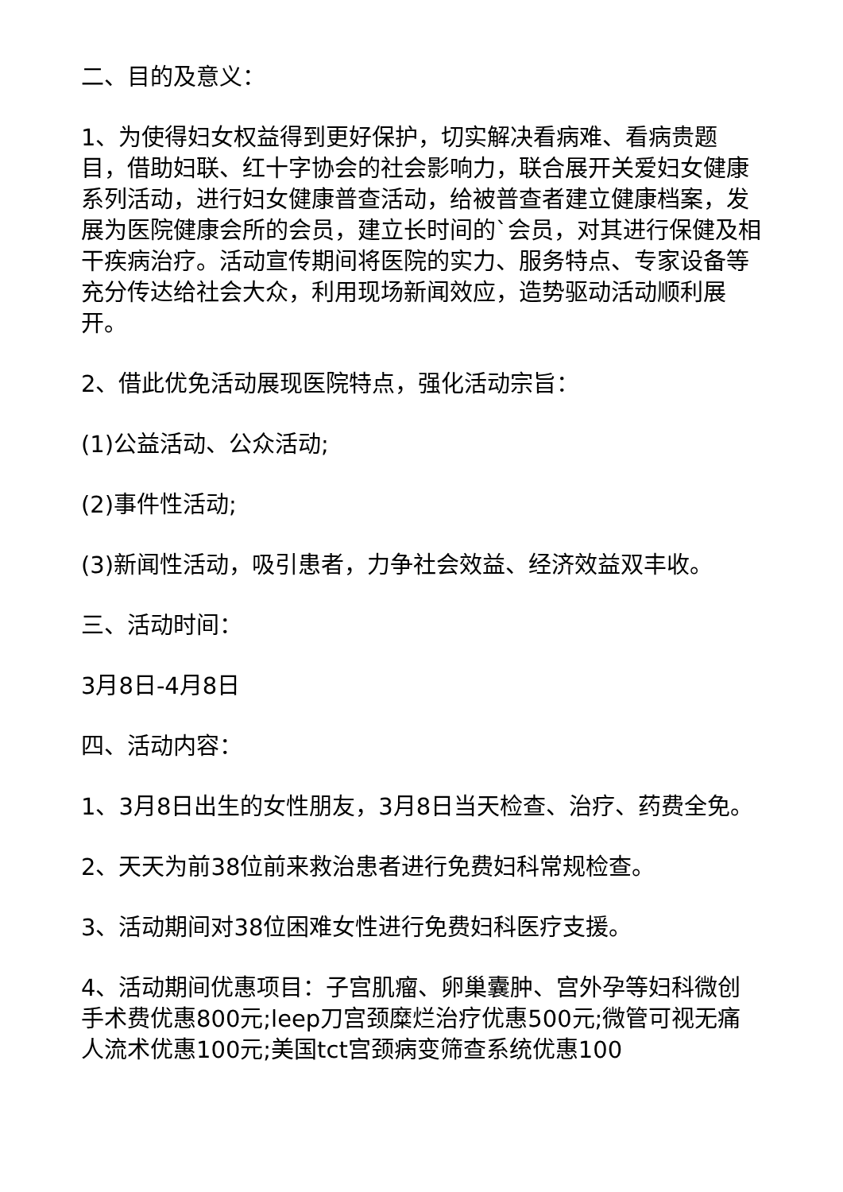二、目的及意义：
1、为使得妇女权益得到更好保护，切实解决看病难、看病贵题目，借助妇联、红十字协会的社会影响力，联合展开关爱妇女健康系列活动，进行妇女健康普查活动，给被普查者建立健康档案，发展为医院健康会所的会员，建立长时间的`会员，对其进行保健及相干疾病治疗。活动宣传期间将医院的实力、服务特点、专家设备等充分传达给社会大众，利用现场新闻效应，造势驱动活动顺利展开。
2、借此优免活动展现医院特点，强化活动宗旨：
(1)公益活动、公众活动;
(2)事件性活动;
(3)新闻性活动，吸引患者，力争社会效益、经济效益双丰收。
三、活动时间：
3月8日-4月8日
四、活动内容：
1、3月8日出生的女性朋友，3月8日当天检查、治疗、药费全免。
2、天天为前38位前来救治患者进行免费妇科常规检查。
3、活动期间对38位困难女性进行免费妇科医疗支援。
4、活动期间优惠项目：子宫肌瘤、卵巢囊肿、宫外孕等妇科微创手术费优惠800元;leep刀宫颈糜烂治疗优惠500元;微管可视无痛人流术优惠100元;美国tct宫颈病变筛查系统优惠100